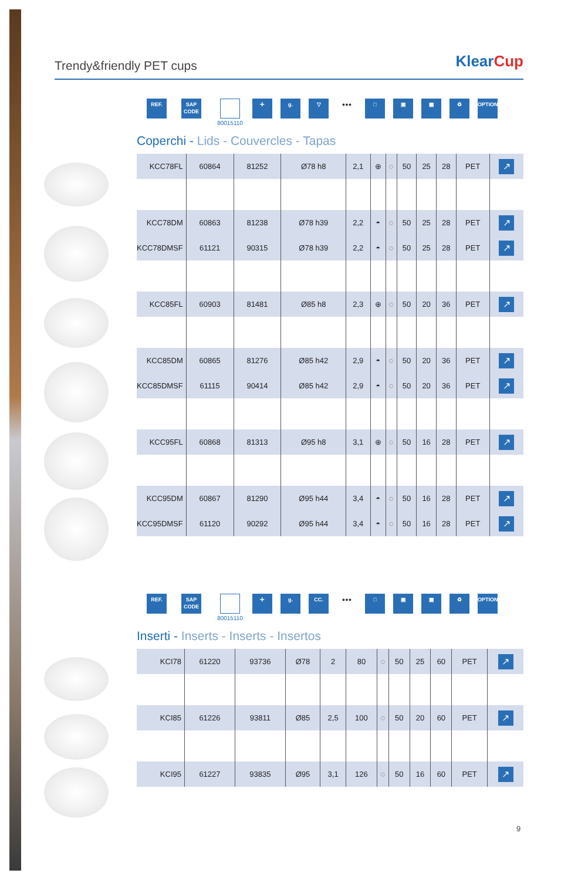Trendy&friendly PET cups
KlearCup
REF. SAP CODE
80015110
✛ g. ▽ ●●● □ ▣ ▦ ♻ OPTIONS
Coperchi - Lids - Couvercles - Tapas
| KCC78FL | 60864 | 81252 | Ø78 h8 | 2,1 | ⊕ | ◌ | 50 | 25 | 28 | PET | ↗ |
| KCC78DM | 60863 | 81238 | Ø78 h39 | 2,2 | ◓ | ◌ | 50 | 25 | 28 | PET | ↗ |
| KCC78DMSF | 61121 | 90315 | Ø78 h39 | 2,2 | ◓ | ◌ | 50 | 25 | 28 | PET | ↗ |
| KCC85FL | 60903 | 81481 | Ø85 h8 | 2,3 | ⊕ | ◌ | 50 | 20 | 36 | PET | ↗ |
| KCC85DM | 60865 | 81276 | Ø85 h42 | 2,9 | ◓ | ◌ | 50 | 20 | 36 | PET | ↗ |
| KCC85DMSF | 61115 | 90414 | Ø85 h42 | 2,9 | ◓ | ◌ | 50 | 20 | 36 | PET | ↗ |
| KCC95FL | 60868 | 81313 | Ø95 h8 | 3,1 | ⊕ | ◌ | 50 | 16 | 28 | PET | ↗ |
| KCC95DM | 60867 | 81290 | Ø95 h44 | 3,4 | ◓ | ◌ | 50 | 16 | 28 | PET | ↗ |
| KCC95DMSF | 61120 | 90292 | Ø95 h44 | 3,4 | ◓ | ◌ | 50 | 16 | 28 | PET | ↗ |
REF. SAP CODE
80015110
✛ g. CC. ●●● □ ▣ ▦ ♻ OPTIONS
Inserti - Inserts - Inserts - Insertos
| KCI78 | 61220 | 93736 | Ø78 | 2 | 80 | ◌ | 50 | 25 | 60 | PET | ↗ |
| KCI85 | 61226 | 93811 | Ø85 | 2,5 | 100 | ◌ | 50 | 20 | 60 | PET | ↗ |
| KCI95 | 61227 | 93835 | Ø95 | 3,1 | 126 | ◌ | 50 | 16 | 60 | PET | ↗ |
9